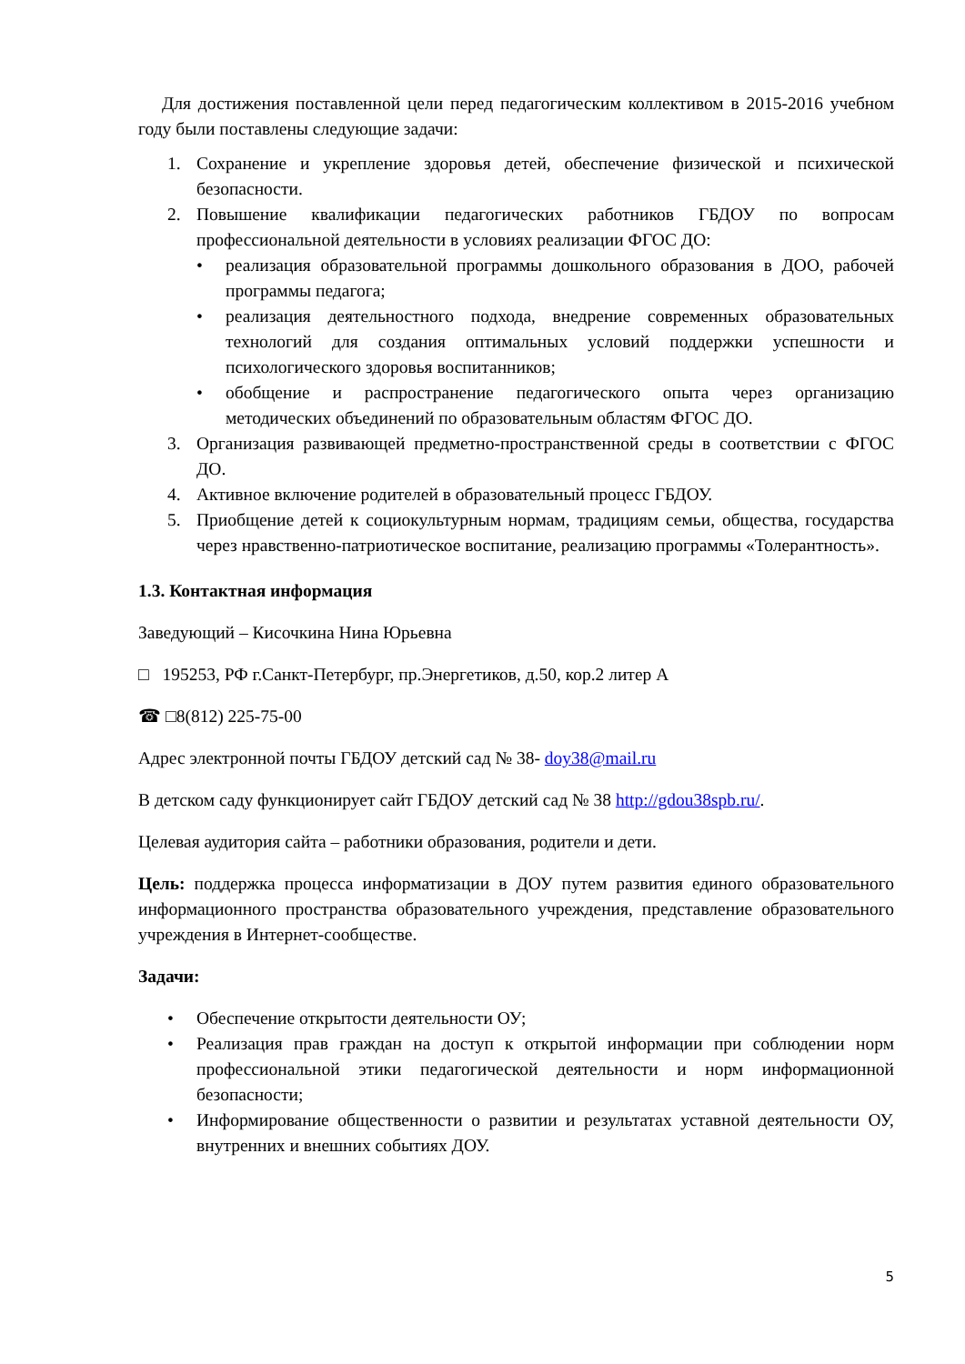Для достижения поставленной цели перед педагогическим коллективом в 2015-2016 учебном году были поставлены следующие задачи:
1. Сохранение и укрепление здоровья детей, обеспечение физической и психической безопасности.
2. Повышение квалификации педагогических работников ГБДОУ по вопросам профессиональной деятельности в условиях реализации ФГОС ДО:
• реализация образовательной программы дошкольного образования в ДОО, рабочей программы педагога;
• реализация деятельностного подхода, внедрение современных образовательных технологий для создания оптимальных условий поддержки успешности и психологического здоровья воспитанников;
• обобщение и распространение педагогического опыта через организацию методических объединений по образовательным областям ФГОС ДО.
3. Организация развивающей предметно-пространственной среды в соответствии с ФГОС ДО.
4. Активное включение родителей в образовательный процесс ГБДОУ.
5. Приобщение детей к социокультурным нормам, традициям семьи, общества, государства через нравственно-патриотическое воспитание, реализацию программы «Толерантность».
1.3. Контактная информация
Заведующий – Кисочкина Нина Юрьевна
□ 195253, РФ г.Санкт-Петербург, пр.Энергетиков, д.50, кор.2 литер А
☎ □8(812) 225-75-00
Адрес электронной почты ГБДОУ детский сад № 38- doy38@mail.ru
В детском саду функционирует сайт ГБДОУ детский сад № 38 http://gdou38spb.ru/.
Целевая аудитория сайта – работники образования, родители и дети.
Цель: поддержка процесса информатизации в ДОУ путем развития единого образовательного информационного пространства образовательного учреждения, представление образовательного учреждения в Интернет-сообществе.
Задачи:
• Обеспечение открытости деятельности ОУ;
• Реализация прав граждан на доступ к открытой информации при соблюдении норм профессиональной этики педагогической деятельности и норм информационной безопасности;
• Информирование общественности о развитии и результатах уставной деятельности ОУ, внутренних и внешних событиях ДОУ.
5